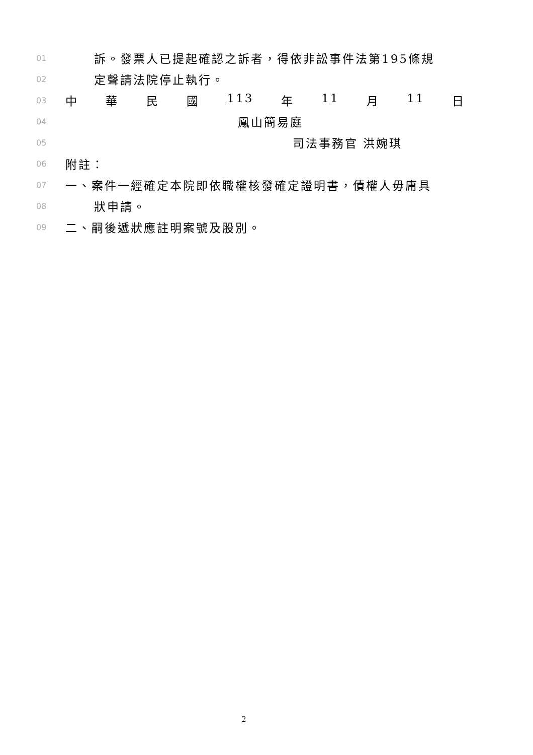01 訴。發票人已提起確認之訴者，得依非訟事件法第195條規
02 定聲請法院停止執行。
03 中 華 民 國 113 年 11 月 11 日
04 鳳山簡易庭
05 司法事務官 洪婉琪
06 附註：
07 一、案件一經確定本院即依職權核發確定證明書，債權人毋庸具
08 狀申請。
09 二、嗣後遞狀應註明案號及股別。
2